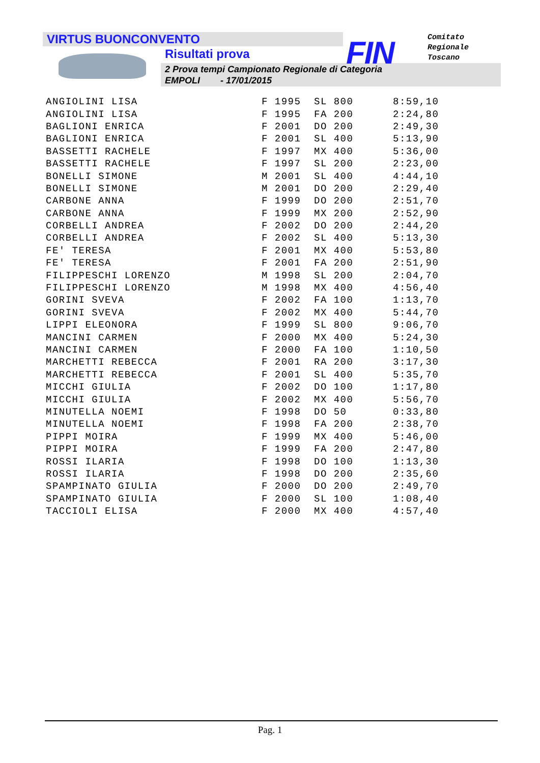VIRTUS BUONCONVENTO
Risultati prova
2 Prova tempi Campionato Regionale di Categoria
EMPOLI - 17/01/2015
FIN
Comitato
Regionale
Toscano
| ANGIOLINI LISA | F 1995 | SL 800 | 8:59,10 |
| ANGIOLINI LISA | F 1995 | FA 200 | 2:24,80 |
| BAGLIONI ENRICA | F 2001 | DO 200 | 2:49,30 |
| BAGLIONI ENRICA | F 2001 | SL 400 | 5:13,90 |
| BASSETTI RACHELE | F 1997 | MX 400 | 5:36,00 |
| BASSETTI RACHELE | F 1997 | SL 200 | 2:23,00 |
| BONELLI SIMONE | M 2001 | SL 400 | 4:44,10 |
| BONELLI SIMONE | M 2001 | DO 200 | 2:29,40 |
| CARBONE ANNA | F 1999 | DO 200 | 2:51,70 |
| CARBONE ANNA | F 1999 | MX 200 | 2:52,90 |
| CORBELLI ANDREA | F 2002 | DO 200 | 2:44,20 |
| CORBELLI ANDREA | F 2002 | SL 400 | 5:13,30 |
| FE' TERESA | F 2001 | MX 400 | 5:53,80 |
| FE' TERESA | F 2001 | FA 200 | 2:51,90 |
| FILIPPESCHI LORENZO | M 1998 | SL 200 | 2:04,70 |
| FILIPPESCHI LORENZO | M 1998 | MX 400 | 4:56,40 |
| GORINI SVEVA | F 2002 | FA 100 | 1:13,70 |
| GORINI SVEVA | F 2002 | MX 400 | 5:44,70 |
| LIPPI ELEONORA | F 1999 | SL 800 | 9:06,70 |
| MANCINI CARMEN | F 2000 | MX 400 | 5:24,30 |
| MANCINI CARMEN | F 2000 | FA 100 | 1:10,50 |
| MARCHETTI REBECCA | F 2001 | RA 200 | 3:17,30 |
| MARCHETTI REBECCA | F 2001 | SL 400 | 5:35,70 |
| MICCHI GIULIA | F 2002 | DO 100 | 1:17,80 |
| MICCHI GIULIA | F 2002 | MX 400 | 5:56,70 |
| MINUTELLA NOEMI | F 1998 | DO 50 | 0:33,80 |
| MINUTELLA NOEMI | F 1998 | FA 200 | 2:38,70 |
| PIPPI MOIRA | F 1999 | MX 400 | 5:46,00 |
| PIPPI MOIRA | F 1999 | FA 200 | 2:47,80 |
| ROSSI ILARIA | F 1998 | DO 100 | 1:13,30 |
| ROSSI ILARIA | F 1998 | DO 200 | 2:35,60 |
| SPAMPINATO GIULIA | F 2000 | DO 200 | 2:49,70 |
| SPAMPINATO GIULIA | F 2000 | SL 100 | 1:08,40 |
| TACCIOLI ELISA | F 2000 | MX 400 | 4:57,40 |
Pag. 1